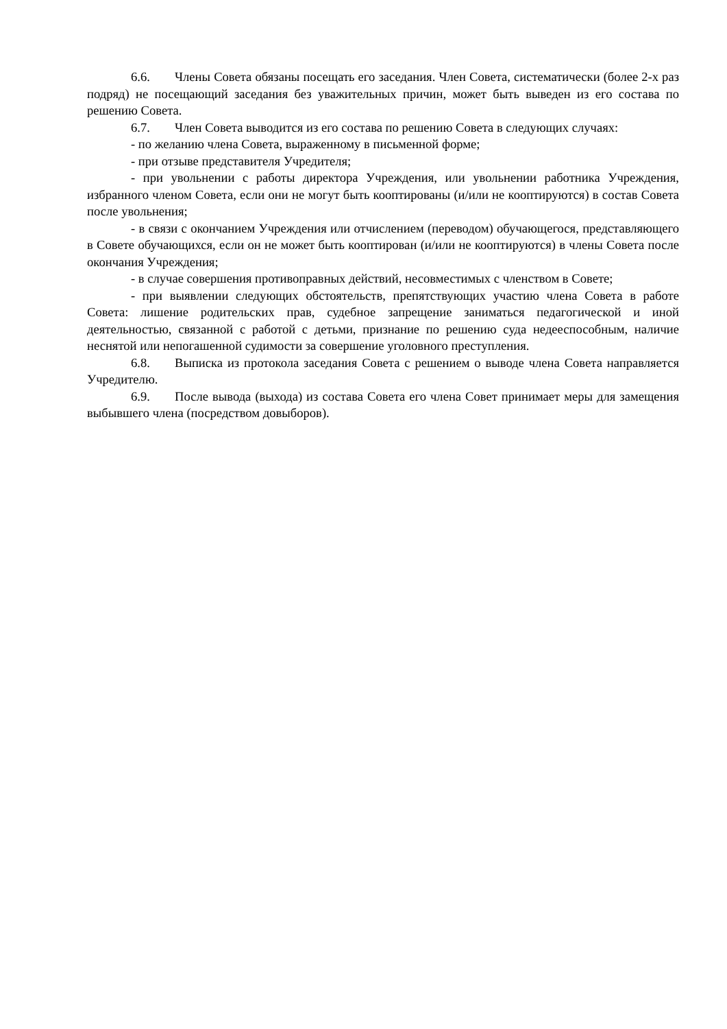6.6. Члены Совета обязаны посещать его заседания. Член Совета, систематически (более 2-х раз подряд) не посещающий заседания без уважительных причин, может быть выведен из его состава по решению Совета.
6.7. Член Совета выводится из его состава по решению Совета в следующих случаях:
- по желанию члена Совета, выраженному в письменной форме;
- при отзыве представителя Учредителя;
- при увольнении с работы директора Учреждения, или увольнении работника Учреждения, избранного членом Совета, если они не могут быть кооптированы (и/или не кооптируются) в состав Совета после увольнения;
- в связи с окончанием Учреждения или отчислением (переводом) обучающегося, представляющего в Совете обучающихся, если он не может быть кооптирован (и/или не кооптируются) в члены Совета после окончания Учреждения;
- в случае совершения противоправных действий, несовместимых с членством в Совете;
- при выявлении следующих обстоятельств, препятствующих участию члена Совета в работе Совета: лишение родительских прав, судебное запрещение заниматься педагогической и иной деятельностью, связанной с работой с детьми, признание по решению суда недееспособным, наличие неснятой или непогашенной судимости за совершение уголовного преступления.
6.8. Выписка из протокола заседания Совета с решением о выводе члена Совета направляется Учредителю.
6.9. После вывода (выхода) из состава Совета его члена Совет принимает меры для замещения выбывшего члена (посредством довыборов).